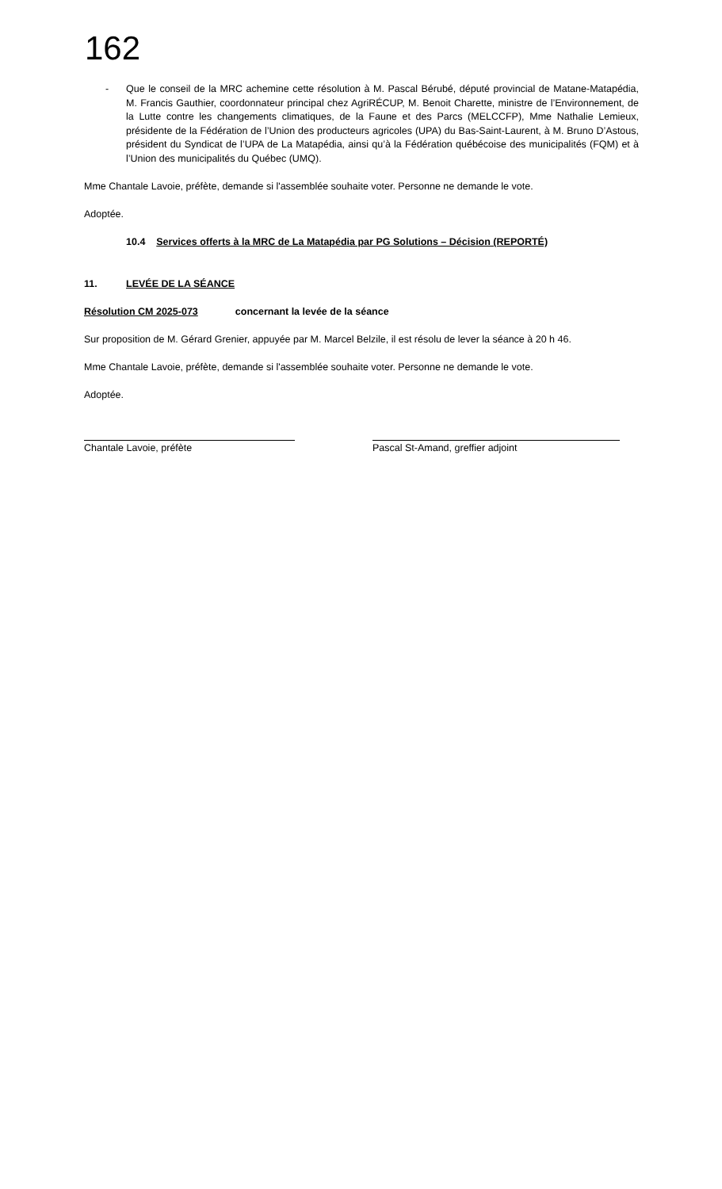162
- Que le conseil de la MRC achemine cette résolution à M. Pascal Bérubé, député provincial de Matane-Matapédia, M. Francis Gauthier, coordonnateur principal chez AgriRÉCUP, M. Benoit Charette, ministre de l’Environnement, de la Lutte contre les changements climatiques, de la Faune et des Parcs (MELCCFP), Mme Nathalie Lemieux, présidente de la Fédération de l’Union des producteurs agricoles (UPA) du Bas-Saint-Laurent, à M. Bruno D’Astous, président du Syndicat de l’UPA de La Matapédia, ainsi qu’à la Fédération québécoise des municipalités (FQM) et à l’Union des municipalités du Québec (UMQ).
Mme Chantale Lavoie, préfète, demande si l'assemblée souhaite voter. Personne ne demande le vote.
Adoptée.
10.4 Services offerts à la MRC de La Matapédia par PG Solutions – Décision (REPORTÉ)
11. LEVÉE DE LA SÉANCE
Résolution CM 2025-073 concernant la levée de la séance
Sur proposition de M. Gérard Grenier, appuyée par M. Marcel Belzile, il est résolu de lever la séance à 20 h 46.
Mme Chantale Lavoie, préfète, demande si l'assemblée souhaite voter. Personne ne demande le vote.
Adoptée.
Chantale Lavoie, préfète Pascal St-Amand, greffier adjoint